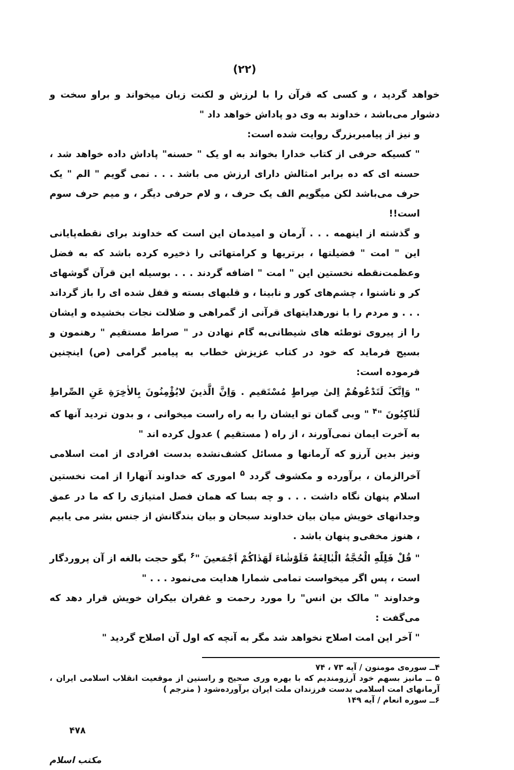(۲۲)
خواهد گردید ، و کسی که قرآن را با لرزش و لکنت زبان میخواند و براو سخت و دشوار می‌باشد ، خداوند به وی دو پاداش خواهد داد "
و نیز از پیامبربزرگ روایت شده است:
" کسیکه حرفی از کتاب خدارا بخواند به او یک " حسنه" پاداش داده خواهد شد ، حسنه ای که ده برابر امثالش دارای ارزش می باشد . . . نمی گویم " الم " یک حرف می‌باشد لکن میگویم الف یک حرف ، و لام حرفی دیگر ، و میم حرف سوم است!!
و گذشته از اینهمه . . . آرمان و امیدمان این است که خداوند برای نقطه‌پایانی این " امت " فضیلتها ، برتریها و کرامتهائی را ذخیره کرده باشد که به فضل وعظمت‌نقطه نخستین این " امت " اضافه گردند . . . بوسیله این قرآن گوشهای کر و ناشنوا ، چشم‌های کور و نابینا ، و قلبهای بسته و قفل شده ای را باز گرداند . . . و مردم را با نورهدایتهای قرآنی از گمراهی و ضلالت نجات بخشیده و ایشان را از پیروی توطئه های شیطانی‌به گام نهادن در " صراط مستقیم " رهنمون و بسیج فرماید که خود در کتاب عزیزش خطاب به پیامبر گرامی (ص) اینچنین فرموده است:
" وَاِنَّکَ لَتَدْعُوهُمْ اِلیٰ صِراطٍ مُسْتَقیم . وَاِنَّ الَّذینَ لایُؤْمِنُونَ بِالاٰخِرَةِ عَنِ الصِّراطِ لَنٰاکِبُونَ "<sup>۴</sup> " وبی گمان تو ایشان را به راه راست میخوانی ، و بدون تردید آنها که به آخرت ایمان نمی‌آورند ، از راه ( مستقیم ) عدول کرده اند "
ونیز بدین آرزو که آرمانها و مسائل کشف‌نشده بدست افرادی از امت اسلامی آخرالزمان ، برآورده و مکشوف گردد <sup>۵</sup> اموری که خداوند آنهارا از امت نخستین اسلام پنهان نگاه داشت . . . و چه بسا که همان فصل امتیازی را که ما در عمق وجدانهای خویش میان بیان خداوند سبحان و بیان بندگانش از جنس بشر می یابیم ، هنوز مخفی‌و پنهان باشد .
" قُلْ فَلِلّٰهِ الْحُجَّةُ الْبٰالِغَةُ فَلَوْشٰاءَ لَهَدٰاکُمْ اَجْمَعینَ "<sup>۶</sup> بگو حجت بالغه از آن پروردگار است ، پس اگر میخواست تمامی شمارا هدایت می‌نمود . . . "
وخداوند " مالک بن انس" را مورد رحمت و غفران بیکران خویش قرار دهد که می‌گفت :
" آخر این امت اصلاح نخواهد شد مگر به آنچه که اول آن اصلاح گردید "
۴ــ سوره‌ی مومنون / آیه ۷۳ ، ۷۴
۵ ــ مانیز بسهم خود آرزومندیم که با بهره وری صحیح و راستین از موقعیت انقلاب اسلامی ایران ، آرمانهای امت اسلامی بدست فرزندان ملت ایران برآورده‌شود ( مترجم )
۶ــ سوره انعام / آیه ۱۴۹
۴۷۸
مکتب اسلام